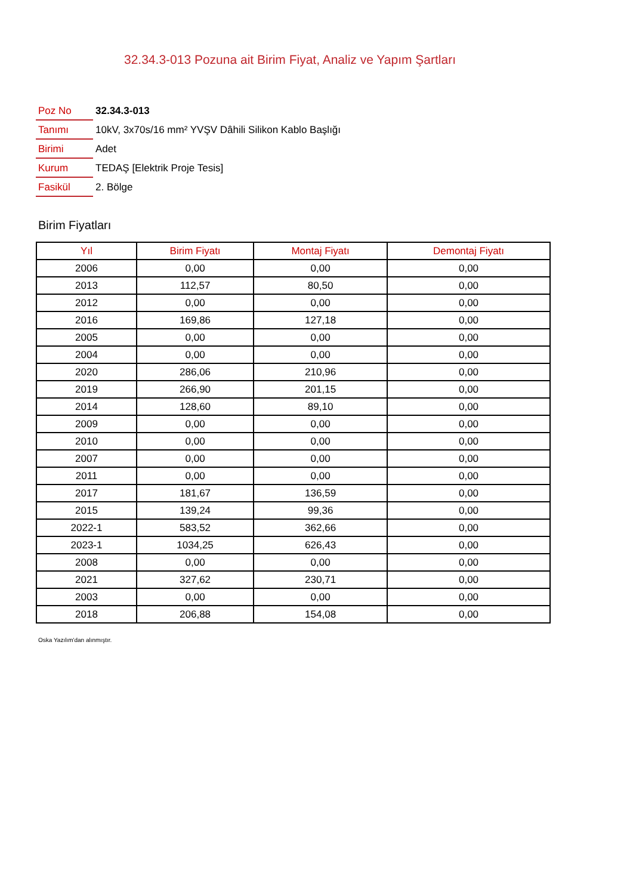32.34.3-013 Pozuna ait Birim Fiyat, Analiz ve Yapım Şartları
| Poz No | 32.34.3-013 |
| Tanımı | 10kV, 3x70s/16 mm² YVŞV Dâhili Silikon Kablo Başlığı |
| Birimi | Adet |
| Kurum | TEDAŞ [Elektrik Proje Tesis] |
| Fasikül | 2. Bölge |
Birim Fiyatları
| Yıl | Birim Fiyatı | Montaj Fiyatı | Demontaj Fiyatı |
| --- | --- | --- | --- |
| 2006 | 0,00 | 0,00 | 0,00 |
| 2013 | 112,57 | 80,50 | 0,00 |
| 2012 | 0,00 | 0,00 | 0,00 |
| 2016 | 169,86 | 127,18 | 0,00 |
| 2005 | 0,00 | 0,00 | 0,00 |
| 2004 | 0,00 | 0,00 | 0,00 |
| 2020 | 286,06 | 210,96 | 0,00 |
| 2019 | 266,90 | 201,15 | 0,00 |
| 2014 | 128,60 | 89,10 | 0,00 |
| 2009 | 0,00 | 0,00 | 0,00 |
| 2010 | 0,00 | 0,00 | 0,00 |
| 2007 | 0,00 | 0,00 | 0,00 |
| 2011 | 0,00 | 0,00 | 0,00 |
| 2017 | 181,67 | 136,59 | 0,00 |
| 2015 | 139,24 | 99,36 | 0,00 |
| 2022-1 | 583,52 | 362,66 | 0,00 |
| 2023-1 | 1034,25 | 626,43 | 0,00 |
| 2008 | 0,00 | 0,00 | 0,00 |
| 2021 | 327,62 | 230,71 | 0,00 |
| 2003 | 0,00 | 0,00 | 0,00 |
| 2018 | 206,88 | 154,08 | 0,00 |
Oska Yazılım'dan alınmıştır.